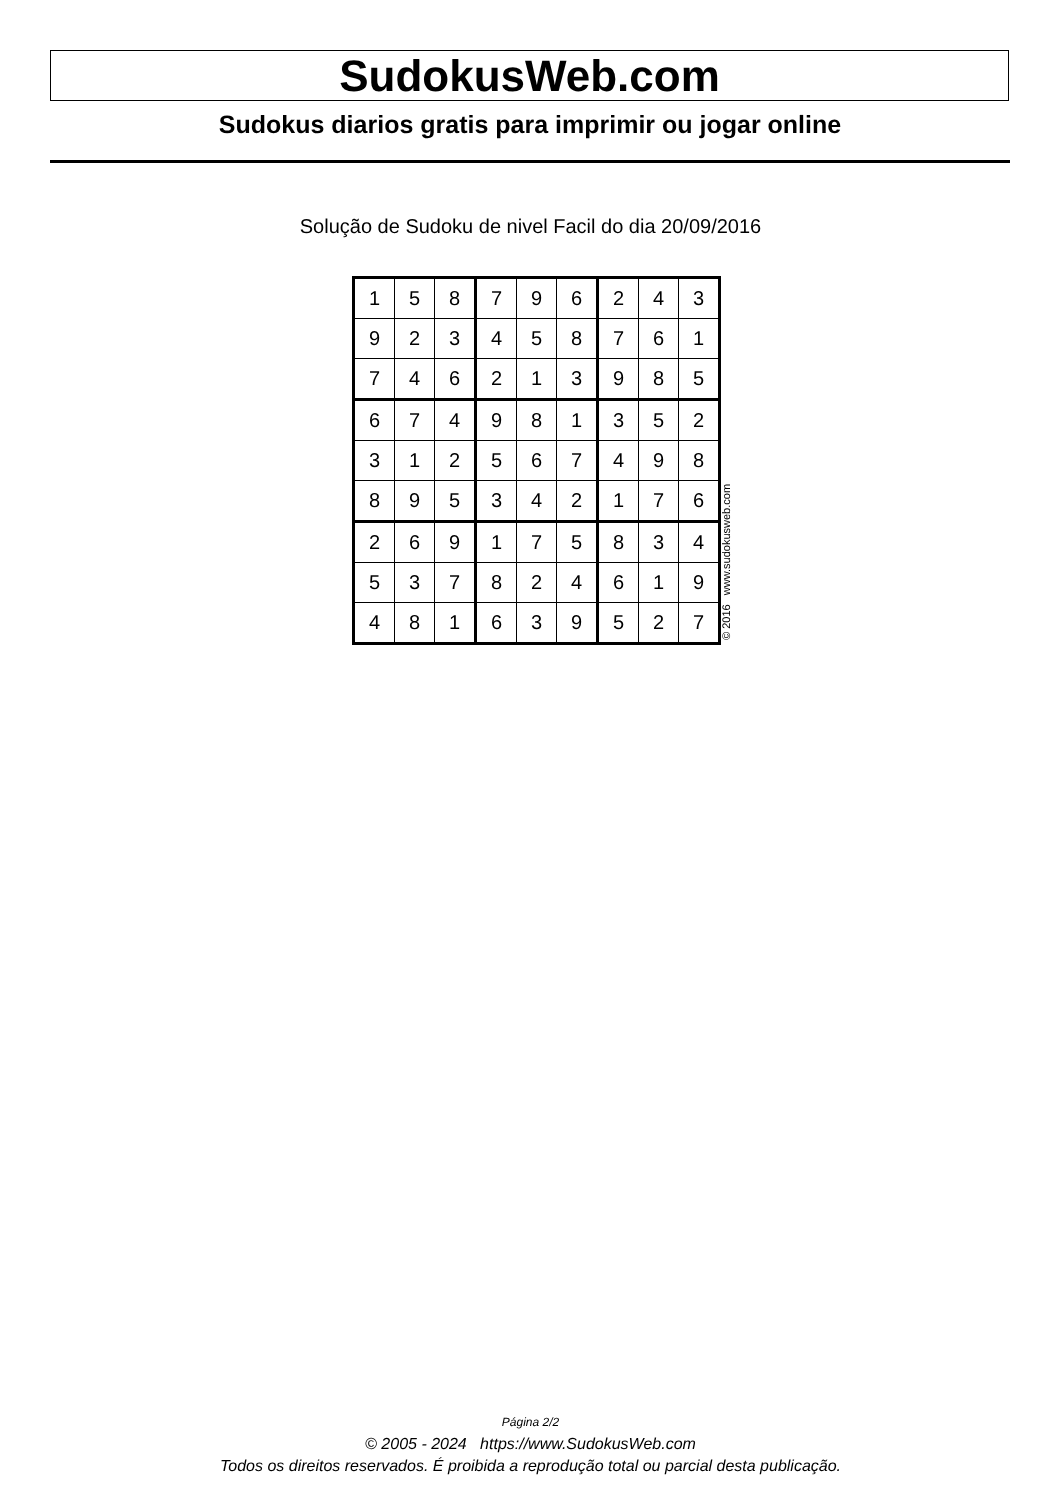SudokusWeb.com
Sudokus diarios gratis para imprimir ou jogar online
Solução de Sudoku de nivel Facil do dia 20/09/2016
| 1 | 5 | 8 | 7 | 9 | 6 | 2 | 4 | 3 |
| 9 | 2 | 3 | 4 | 5 | 8 | 7 | 6 | 1 |
| 7 | 4 | 6 | 2 | 1 | 3 | 9 | 8 | 5 |
| 6 | 7 | 4 | 9 | 8 | 1 | 3 | 5 | 2 |
| 3 | 1 | 2 | 5 | 6 | 7 | 4 | 9 | 8 |
| 8 | 9 | 5 | 3 | 4 | 2 | 1 | 7 | 6 |
| 2 | 6 | 9 | 1 | 7 | 5 | 8 | 3 | 4 |
| 5 | 3 | 7 | 8 | 2 | 4 | 6 | 1 | 9 |
| 4 | 8 | 1 | 6 | 3 | 9 | 5 | 2 | 7 |
© 2016 www.sudokusweb.com
Página 2/2
© 2005 - 2024 https://www.SudokusWeb.com
Todos os direitos reservados. É proibida a reprodução total ou parcial desta publicação.